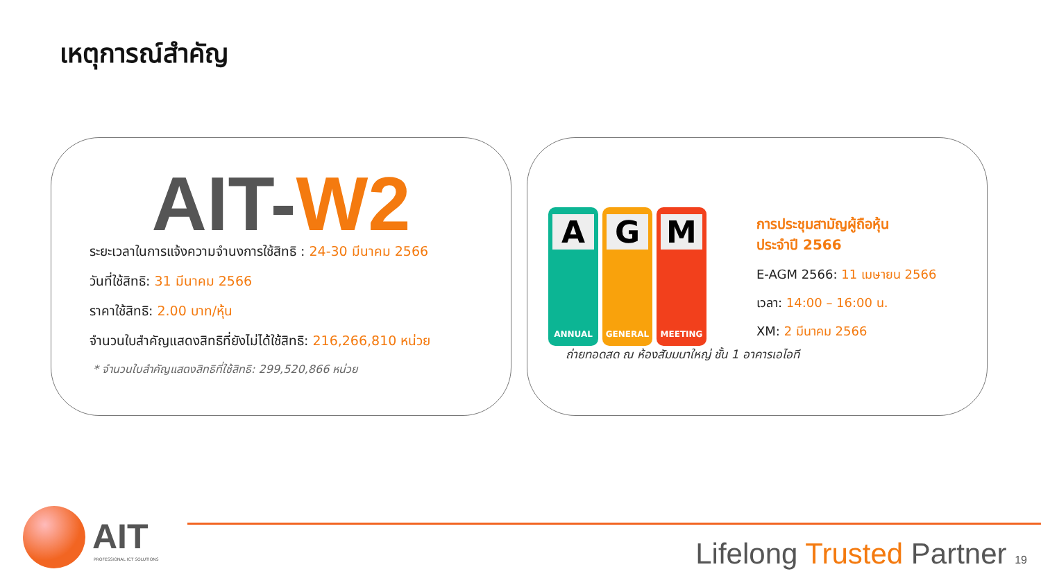เหตุการณ์สำคัญ
AIT-W2
ระยะเวลาในการแจ้งความจำนงการใช้สิทธิ : 24-30 มีนาคม 2566
วันที่ใช้สิทธิ: 31 มีนาคม 2566
ราคาใช้สิทธิ: 2.00 บาท/หุ้น
จำนวนใบสำคัญแสดงสิทธิที่ยังไม่ได้ใช้สิทธิ: 216,266,810 หน่วย
* จำนวนใบสำคัญแสดงสิทธิที่ใช้สิทธิ: 299,520,866 หน่วย
A
ANNUAL
G
GENERAL
M
MEETING
การประชุมสามัญผู้ถือหุ้น
ประจำปี 2566
E-AGM 2566: 11 เมษายน 2566
เวลา: 14:00 – 16:00 น.
XM: 2 มีนาคม 2566
ถ่ายทอดสด ณ ห้องสัมมนาใหญ่ ชั้น 1 อาคารเอไอที
AIT
PROFESSIONAL ICT SOLUTIONS Lifelong Trusted Partner 19